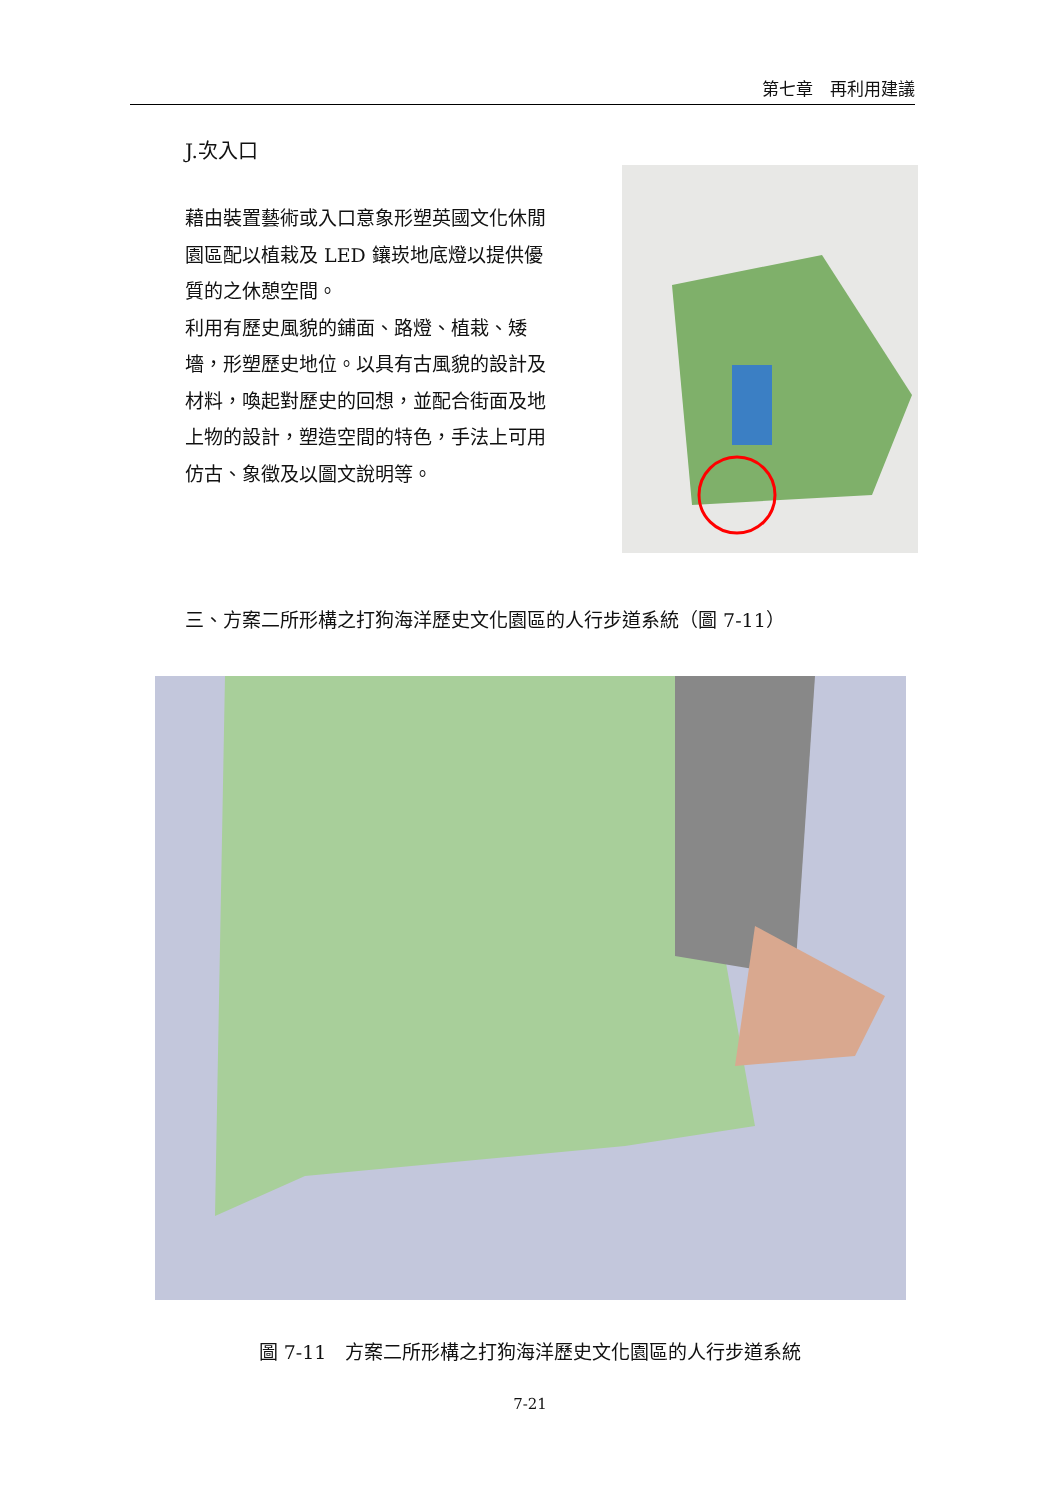第七章　再利用建議
J.次入口
藉由裝置藝術或入口意象形塑英國文化休閒園區配以植栽及 LED 鑲崁地底燈以提供優質的之休憩空間。
利用有歷史風貌的鋪面、路燈、植栽、矮墻，形塑歷史地位。以具有古風貌的設計及材料，喚起對歷史的回想，並配合街面及地上物的設計，塑造空間的特色，手法上可用仿古、象徵及以圖文說明等。
三、方案二所形構之打狗海洋歷史文化園區的人行步道系統（圖 7-11）
圖 7-11　方案二所形構之打狗海洋歷史文化園區的人行步道系統
7-21